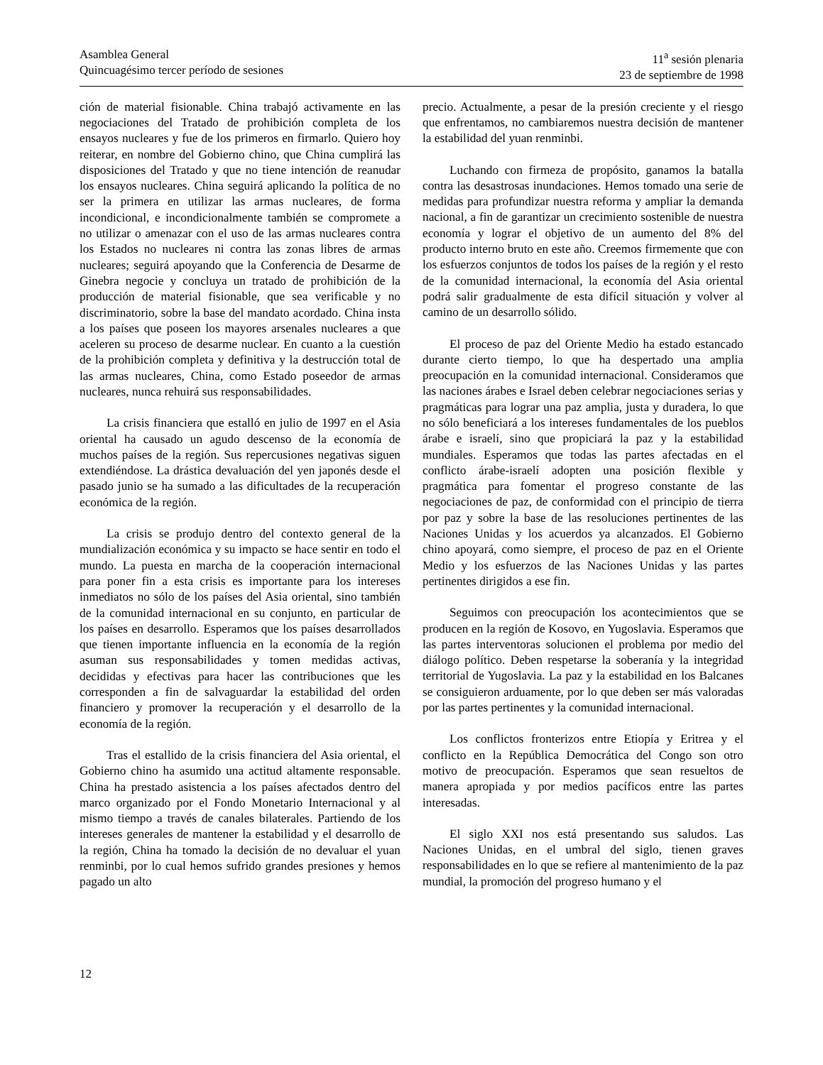Asamblea General
Quincuagésimo tercer período de sesiones
11<sup>a</sup> sesión plenaria
23 de septiembre de 1998
ción de material fisionable. China trabajó activamente en las negociaciones del Tratado de prohibición completa de los ensayos nucleares y fue de los primeros en firmarlo. Quiero hoy reiterar, en nombre del Gobierno chino, que China cumplirá las disposiciones del Tratado y que no tiene intención de reanudar los ensayos nucleares. China seguirá aplicando la política de no ser la primera en utilizar las armas nucleares, de forma incondicional, e incondicionalmente también se compromete a no utilizar o amenazar con el uso de las armas nucleares contra los Estados no nucleares ni contra las zonas libres de armas nucleares; seguirá apoyando que la Conferencia de Desarme de Ginebra negocie y concluya un tratado de prohibición de la producción de material fisionable, que sea verificable y no discriminatorio, sobre la base del mandato acordado. China insta a los países que poseen los mayores arsenales nucleares a que aceleren su proceso de desarme nuclear. En cuanto a la cuestión de la prohibición completa y definitiva y la destrucción total de las armas nucleares, China, como Estado poseedor de armas nucleares, nunca rehuirá sus responsabilidades.
La crisis financiera que estalló en julio de 1997 en el Asia oriental ha causado un agudo descenso de la economía de muchos países de la región. Sus repercusiones negativas siguen extendiéndose. La drástica devaluación del yen japonés desde el pasado junio se ha sumado a las dificultades de la recuperación económica de la región.
La crisis se produjo dentro del contexto general de la mundialización económica y su impacto se hace sentir en todo el mundo. La puesta en marcha de la cooperación internacional para poner fin a esta crisis es importante para los intereses inmediatos no sólo de los países del Asia oriental, sino también de la comunidad internacional en su conjunto, en particular de los países en desarrollo. Esperamos que los países desarrollados que tienen importante influencia en la economía de la región asuman sus responsabilidades y tomen medidas activas, decididas y efectivas para hacer las contribuciones que les corresponden a fin de salvaguardar la estabilidad del orden financiero y promover la recuperación y el desarrollo de la economía de la región.
Tras el estallido de la crisis financiera del Asia oriental, el Gobierno chino ha asumido una actitud altamente responsable. China ha prestado asistencia a los países afectados dentro del marco organizado por el Fondo Monetario Internacional y al mismo tiempo a través de canales bilaterales. Partiendo de los intereses generales de mantener la estabilidad y el desarrollo de la región, China ha tomado la decisión de no devaluar el yuan renminbi, por lo cual hemos sufrido grandes presiones y hemos pagado un alto
precio. Actualmente, a pesar de la presión creciente y el riesgo que enfrentamos, no cambiaremos nuestra decisión de mantener la estabilidad del yuan renminbi.
Luchando con firmeza de propósito, ganamos la batalla contra las desastrosas inundaciones. Hemos tomado una serie de medidas para profundizar nuestra reforma y ampliar la demanda nacional, a fin de garantizar un crecimiento sostenible de nuestra economía y lograr el objetivo de un aumento del 8% del producto interno bruto en este año. Creemos firmemente que con los esfuerzos conjuntos de todos los países de la región y el resto de la comunidad internacional, la economía del Asia oriental podrá salir gradualmente de esta difícil situación y volver al camino de un desarrollo sólido.
El proceso de paz del Oriente Medio ha estado estancado durante cierto tiempo, lo que ha despertado una amplia preocupación en la comunidad internacional. Consideramos que las naciones árabes e Israel deben celebrar negociaciones serias y pragmáticas para lograr una paz amplia, justa y duradera, lo que no sólo beneficiará a los intereses fundamentales de los pueblos árabe e israelí, sino que propiciará la paz y la estabilidad mundiales. Esperamos que todas las partes afectadas en el conflicto árabe-israelí adopten una posición flexible y pragmática para fomentar el progreso constante de las negociaciones de paz, de conformidad con el principio de tierra por paz y sobre la base de las resoluciones pertinentes de las Naciones Unidas y los acuerdos ya alcanzados. El Gobierno chino apoyará, como siempre, el proceso de paz en el Oriente Medio y los esfuerzos de las Naciones Unidas y las partes pertinentes dirigidos a ese fin.
Seguimos con preocupación los acontecimientos que se producen en la región de Kosovo, en Yugoslavia. Esperamos que las partes interventoras solucionen el problema por medio del diálogo político. Deben respetarse la soberanía y la integridad territorial de Yugoslavia. La paz y la estabilidad en los Balcanes se consiguieron arduamente, por lo que deben ser más valoradas por las partes pertinentes y la comunidad internacional.
Los conflictos fronterizos entre Etiopía y Eritrea y el conflicto en la República Democrática del Congo son otro motivo de preocupación. Esperamos que sean resueltos de manera apropiada y por medios pacíficos entre las partes interesadas.
El siglo XXI nos está presentando sus saludos. Las Naciones Unidas, en el umbral del siglo, tienen graves responsabilidades en lo que se refiere al mantenimiento de la paz mundial, la promoción del progreso humano y el
12